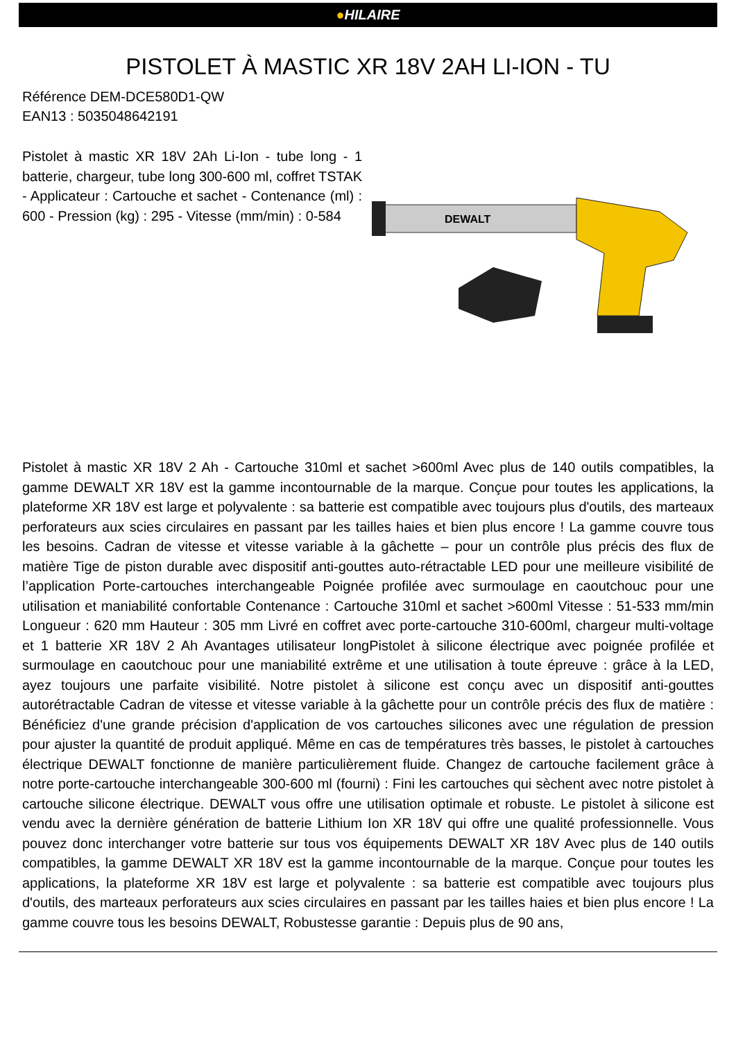●HILAIRE
PISTOLET À MASTIC XR 18V 2AH LI-ION - TU
Référence DEM-DCE580D1-QW
EAN13 : 5035048642191
Pistolet à mastic XR 18V 2Ah Li-Ion - tube long - 1 batterie, chargeur, tube long 300-600 ml, coffret TSTAK - Applicateur : Cartouche et sachet - Contenance (ml) : 600 - Pression (kg) : 295 - Vitesse (mm/min) : 0-584
DEWALT
Pistolet à mastic XR 18V 2 Ah - Cartouche 310ml et sachet >600ml Avec plus de 140 outils compatibles, la gamme DEWALT XR 18V est la gamme incontournable de la marque. Conçue pour toutes les applications, la plateforme XR 18V est large et polyvalente : sa batterie est compatible avec toujours plus d'outils, des marteaux perforateurs aux scies circulaires en passant par les tailles haies et bien plus encore ! La gamme couvre tous les besoins. Cadran de vitesse et vitesse variable à la gâchette – pour un contrôle plus précis des flux de matière Tige de piston durable avec dispositif anti-gouttes auto-rétractable LED pour une meilleure visibilité de l’application Porte-cartouches interchangeable Poignée profilée avec surmoulage en caoutchouc pour une utilisation et maniabilité confortable Contenance : Cartouche 310ml et sachet >600ml Vitesse : 51-533 mm/min Longueur : 620 mm Hauteur : 305 mm Livré en coffret avec porte-cartouche 310-600ml, chargeur multi-voltage et 1 batterie XR 18V 2 Ah Avantages utilisateur longPistolet à silicone électrique avec poignée profilée et surmoulage en caoutchouc pour une maniabilité extrême et une utilisation à toute épreuve : grâce à la LED, ayez toujours une parfaite visibilité. Notre pistolet à silicone est conçu avec un dispositif anti-gouttes autorétractable Cadran de vitesse et vitesse variable à la gâchette pour un contrôle précis des flux de matière : Bénéficiez d'une grande précision d'application de vos cartouches silicones avec une régulation de pression pour ajuster la quantité de produit appliqué. Même en cas de températures très basses, le pistolet à cartouches électrique DEWALT fonctionne de manière particulièrement fluide. Changez de cartouche facilement grâce à notre porte-cartouche interchangeable 300-600 ml (fourni) : Fini les cartouches qui sèchent avec notre pistolet à cartouche silicone électrique. DEWALT vous offre une utilisation optimale et robuste. Le pistolet à silicone est vendu avec la dernière génération de batterie Lithium Ion XR 18V qui offre une qualité professionnelle. Vous pouvez donc interchanger votre batterie sur tous vos équipements DEWALT XR 18V Avec plus de 140 outils compatibles, la gamme DEWALT XR 18V est la gamme incontournable de la marque. Conçue pour toutes les applications, la plateforme XR 18V est large et polyvalente : sa batterie est compatible avec toujours plus d'outils, des marteaux perforateurs aux scies circulaires en passant par les tailles haies et bien plus encore ! La gamme couvre tous les besoins DEWALT, Robustesse garantie : Depuis plus de 90 ans,